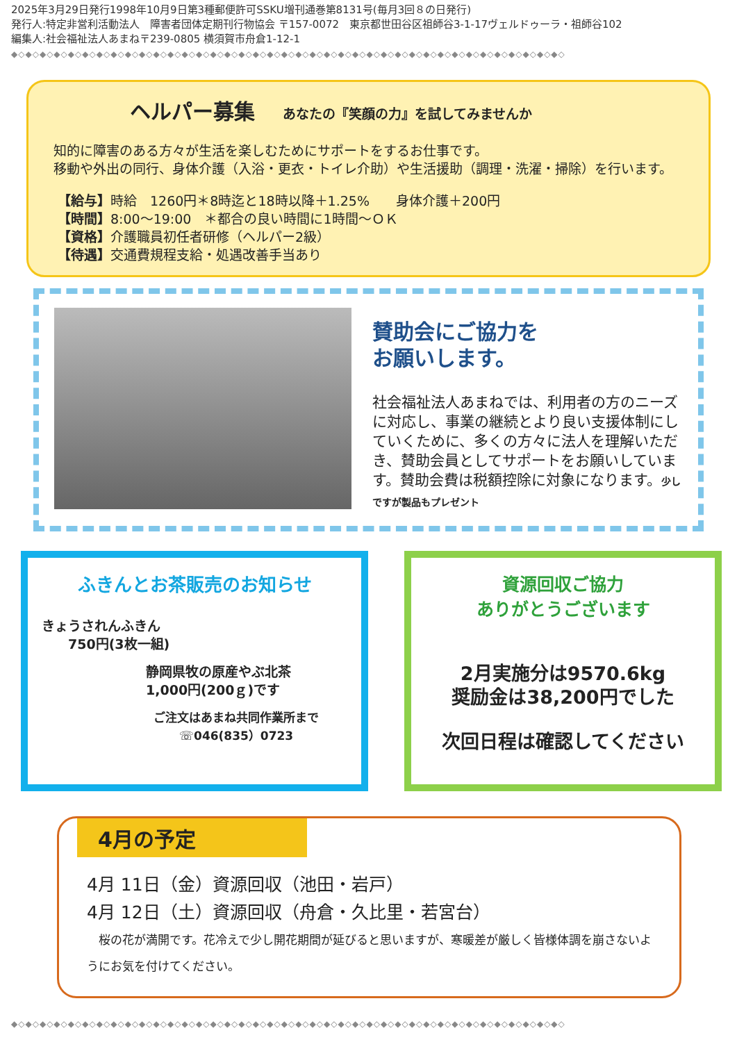2025年3月29日発行1998年10月9日第3種郵便許可SSKU増刊通巻第8131号(毎月3回８の日発行)
発行人:特定非営利活動法人　障害者団体定期刊行物協会 〒157-0072　東京都世田谷区祖師谷3-1-17ヴェルドゥーラ・祖師谷102
編集人:社会福祉法人あまね〒239-0805 横須賀市舟倉1-12-1
◆◇◆◇◆◇◆◇◆◇◆◇◆◇◆◇◆◇◆◇◆◇◆◇◆◇◆◇◆◇◆◇◆◇◆◇◆◇◆◇◆◇◆◇◆◇◆◇◆◇◆◇◆◇◆◇◆◇◆◇◆◇◆◇◆◇◆◇◆◇◆◇◆◇◆◇◆◇
ヘルパー募集 あなたの『笑顔の力』を試してみませんか
知的に障害のある方々が生活を楽しむためにサポートをするお仕事です。
移動や外出の同行、身体介護（入浴・更衣・トイレ介助）や生活援助（調理・洗濯・掃除）を行います。
【給与】時給　1260円＊8時迄と18時以降＋1.25%　　身体介護＋200円
【時間】8:00～19:00　＊都合の良い時間に1時間～ＯＫ
【資格】介護職員初任者研修（ヘルパー2級）
【待遇】交通費規程支給・処遇改善手当あり
賛助会にご協力を
お願いします。
社会福祉法人あまねでは、利用者の方のニーズに対応し、事業の継続とより良い支援体制にしていくために、多くの方々に法人を理解いただき、賛助会員としてサポートをお願いしています。賛助会費は税額控除に対象になります。少しですが製品もプレゼント
ふきんとお茶販売のお知らせ
きょうされんふきん
　　750円(3枚一組)
静岡県牧の原産やぶ北茶
1,000円(200ｇ)です
ご注文はあまね共同作業所まで
☏046(835）0723
資源回収ご協力
ありがとうございます
2月実施分は9570.6kg
奨励金は38,200円でした
次回日程は確認してください
4月の予定
4月 11日（金）資源回収（池田・岩戸）
4月 12日（土）資源回収（舟倉・久比里・若宮台）
　桜の花が満開です。花冷えで少し開花期間が延びると思いますが、寒暖差が厳しく皆様体調を崩さないようにお気を付けてください。
◆◇◆◇◆◇◆◇◆◇◆◇◆◇◆◇◆◇◆◇◆◇◆◇◆◇◆◇◆◇◆◇◆◇◆◇◆◇◆◇◆◇◆◇◆◇◆◇◆◇◆◇◆◇◆◇◆◇◆◇◆◇◆◇◆◇◆◇◆◇◆◇◆◇◆◇◆◇